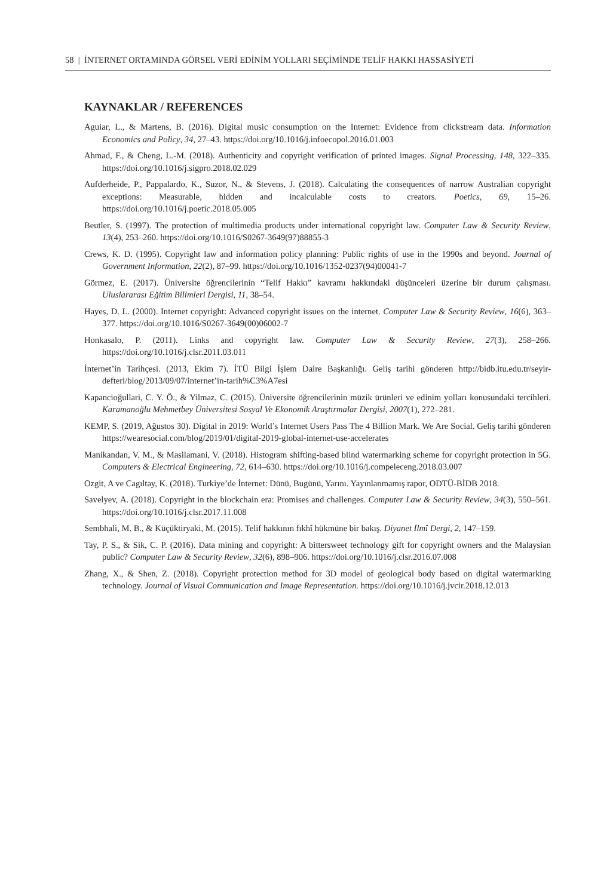58 | İNTERNET ORTAMINDA GÖRSEL VERİ EDİNİM YOLLARI SEÇİMİNDE TELİF HAKKI HASSASİYETİ
KAYNAKLAR / REFERENCES
Aguiar, L., & Martens, B. (2016). Digital music consumption on the Internet: Evidence from clickstream data. Information Economics and Policy, 34, 27–43. https://doi.org/10.1016/j.infoecopol.2016.01.003
Ahmad, F., & Cheng, L.-M. (2018). Authenticity and copyright verification of printed images. Signal Processing, 148, 322–335. https://doi.org/10.1016/j.sigpro.2018.02.029
Aufderheide, P., Pappalardo, K., Suzor, N., & Stevens, J. (2018). Calculating the consequences of narrow Australian copyright exceptions: Measurable, hidden and incalculable costs to creators. Poetics, 69, 15–26. https://doi.org/10.1016/j.poetic.2018.05.005
Beutler, S. (1997). The protection of multimedia products under international copyright law. Computer Law & Security Review, 13(4), 253–260. https://doi.org/10.1016/S0267-3649(97)88855-3
Crews, K. D. (1995). Copyright law and information policy planning: Public rights of use in the 1990s and beyond. Journal of Government Information, 22(2), 87–99. https://doi.org/10.1016/1352-0237(94)00041-7
Görmez, E. (2017). Üniversite öğrencilerinin “Telif Hakkı” kavramı hakkındaki düşünceleri üzerine bir durum çalışması. Uluslararası Eğitim Bilimleri Dergisi, 11, 38–54.
Hayes, D. L. (2000). Internet copyright: Advanced copyright issues on the internet. Computer Law & Security Review, 16(6), 363–377. https://doi.org/10.1016/S0267-3649(00)06002-7
Honkasalo, P. (2011). Links and copyright law. Computer Law & Security Review, 27(3), 258–266. https://doi.org/10.1016/j.clsr.2011.03.011
İnternet’in Tarihçesi. (2013, Ekim 7). İTÜ Bilgi İşlem Daire Başkanlığı. Geliş tarihi gönderen http://bidb.itu.edu.tr/seyir-defteri/blog/2013/09/07/internet’in-tarih%C3%A7esi
Kapancioğullari, C. Y. Ö., & Yilmaz, C. (2015). Üniversite öğrencilerinin müzik ürünleri ve edinim yolları konusundaki tercihleri. Karamanoğlu Mehmetbey Üniversitesi Sosyal Ve Ekonomik Araştırmalar Dergisi, 2007(1), 272–281.
KEMP, S. (2019, Ağustos 30). Digital in 2019: World’s Internet Users Pass The 4 Billion Mark. We Are Social. Geliş tarihi gönderen https://wearesocial.com/blog/2019/01/digital-2019-global-internet-use-accelerates
Manikandan, V. M., & Masilamani, V. (2018). Histogram shifting-based blind watermarking scheme for copyright protection in 5G. Computers & Electrical Engineering, 72, 614–630. https://doi.org/10.1016/j.compeleceng.2018.03.007
Ozgit, A ve Cagıltay, K. (2018). Turkiye’de İnternet: Dünü, Bugünü, Yarını. Yayınlanmamış rapor, ODTÜ-BİDB 2018.
Savelyev, A. (2018). Copyright in the blockchain era: Promises and challenges. Computer Law & Security Review, 34(3), 550–561. https://doi.org/10.1016/j.clsr.2017.11.008
Sembhali, M. B., & Küçüktiryaki, M. (2015). Telif hakkının fıkhî hükmüne bir bakış. Diyanet İlmî Dergi, 2, 147–159.
Tay, P. S., & Sik, C. P. (2016). Data mining and copyright: A bittersweet technology gift for copyright owners and the Malaysian public? Computer Law & Security Review, 32(6), 898–906. https://doi.org/10.1016/j.clsr.2016.07.008
Zhang, X., & Shen, Z. (2018). Copyright protection method for 3D model of geological body based on digital watermarking technology. Journal of Visual Communication and Image Representation. https://doi.org/10.1016/j.jvcir.2018.12.013